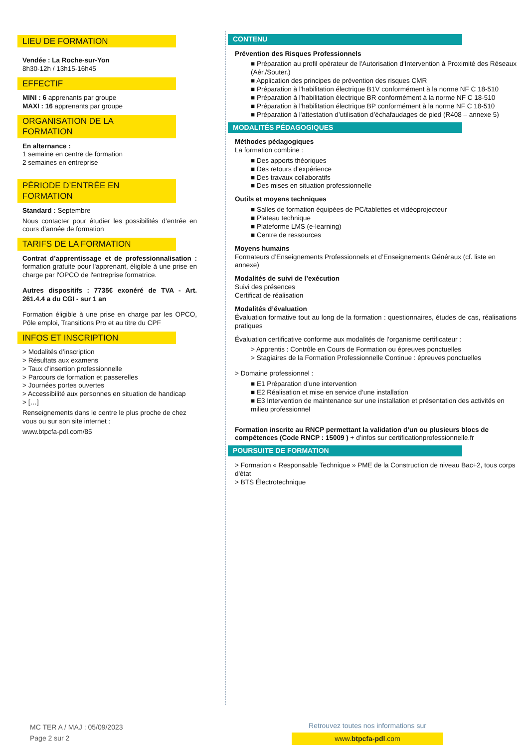LIEU DE FORMATION
Vendée : La Roche-sur-Yon
8h30-12h / 13h15-16h45
EFFECTIF
MINI : 6 apprenants par groupe
MAXI : 16 apprenants par groupe
ORGANISATION DE LA
FORMATION
En alternance :
1 semaine en centre de formation
2 semaines en entreprise
PÉRIODE D’ENTRÉE EN
FORMATION
Standard : Septembre
Nous contacter pour étudier les possibilités d’entrée en cours d’année de formation
TARIFS DE LA FORMATION
Contrat d’apprentissage et de professionnalisation : formation gratuite pour l'apprenant, éligible à une prise en charge par l'OPCO de l'entreprise formatrice.
Autres dispositifs : 7735€ exonéré de TVA - Art. 261.4.4 a du CGI - sur 1 an
Formation éligible à une prise en charge par les OPCO, Pôle emploi, Transitions Pro et au titre du CPF
INFOS ET INSCRIPTION
> Modalités d’inscription
> Résultats aux examens
> Taux d’insertion professionnelle
> Parcours de formation et passerelles
> Journées portes ouvertes
> Accessibilité aux personnes en situation de handicap
> […]
Renseignements dans le centre le plus proche de chez vous ou sur son site internet :
www.btpcfa-pdl.com/85
CONTENU
Prévention des Risques Professionnels
■ Préparation au profil opérateur de l'Autorisation d'Intervention à Proximité des Réseaux (Aér./Souter.)
■ Application des principes de prévention des risques CMR
■ Préparation à l'habilitation électrique B1V conformément à la norme NF C 18-510
■ Préparation à l'habilitation électrique BR conformément à la norme NF C 18-510
■ Préparation à l'habilitation électrique BP conformément à la norme NF C 18-510
■ Préparation à l'attestation d’utilisation d’échafaudages de pied (R408 – annexe 5)
MODALITÉS PÉDAGOGIQUES
Méthodes pédagogiques
La formation combine :
■ Des apports théoriques
■ Des retours d’expérience
■ Des travaux collaboratifs
■ Des mises en situation professionnelle
Outils et moyens techniques
■ Salles de formation équipées de PC/tablettes et vidéoprojecteur
■ Plateau technique
■ Plateforme LMS (e-learning)
■ Centre de ressources
Moyens humains
Formateurs d’Enseignements Professionnels et d’Enseignements Généraux (cf. liste en annexe)
Modalités de suivi de l’exécution
Suivi des présences
Certificat de réalisation
Modalités d’évaluation
Évaluation formative tout au long de la formation : questionnaires, études de cas, réalisations pratiques
Évaluation certificative conforme aux modalités de l’organisme certificateur :
> Apprentis : Contrôle en Cours de Formation ou épreuves ponctuelles
> Stagiaires de la Formation Professionnelle Continue : épreuves ponctuelles
> Domaine professionnel :
■ E1 Préparation d’une intervention
■ E2 Réalisation et mise en service d’une installation
■ E3 Intervention de maintenance sur une installation et présentation des activités en milieu professionnel
Formation inscrite au RNCP permettant la validation d’un ou plusieurs blocs de compétences (Code RNCP : 15009 ) + d’infos sur certificationprofessionnelle.fr
POURSUITE DE FORMATION
> Formation « Responsable Technique » PME de la Construction de niveau Bac+2, tous corps d'état
> BTS Électrotechnique
MC TER A / MAJ : 05/09/2023
Page 2 sur 2
Retrouvez toutes nos informations sur
www.btpcfa-pdl.com